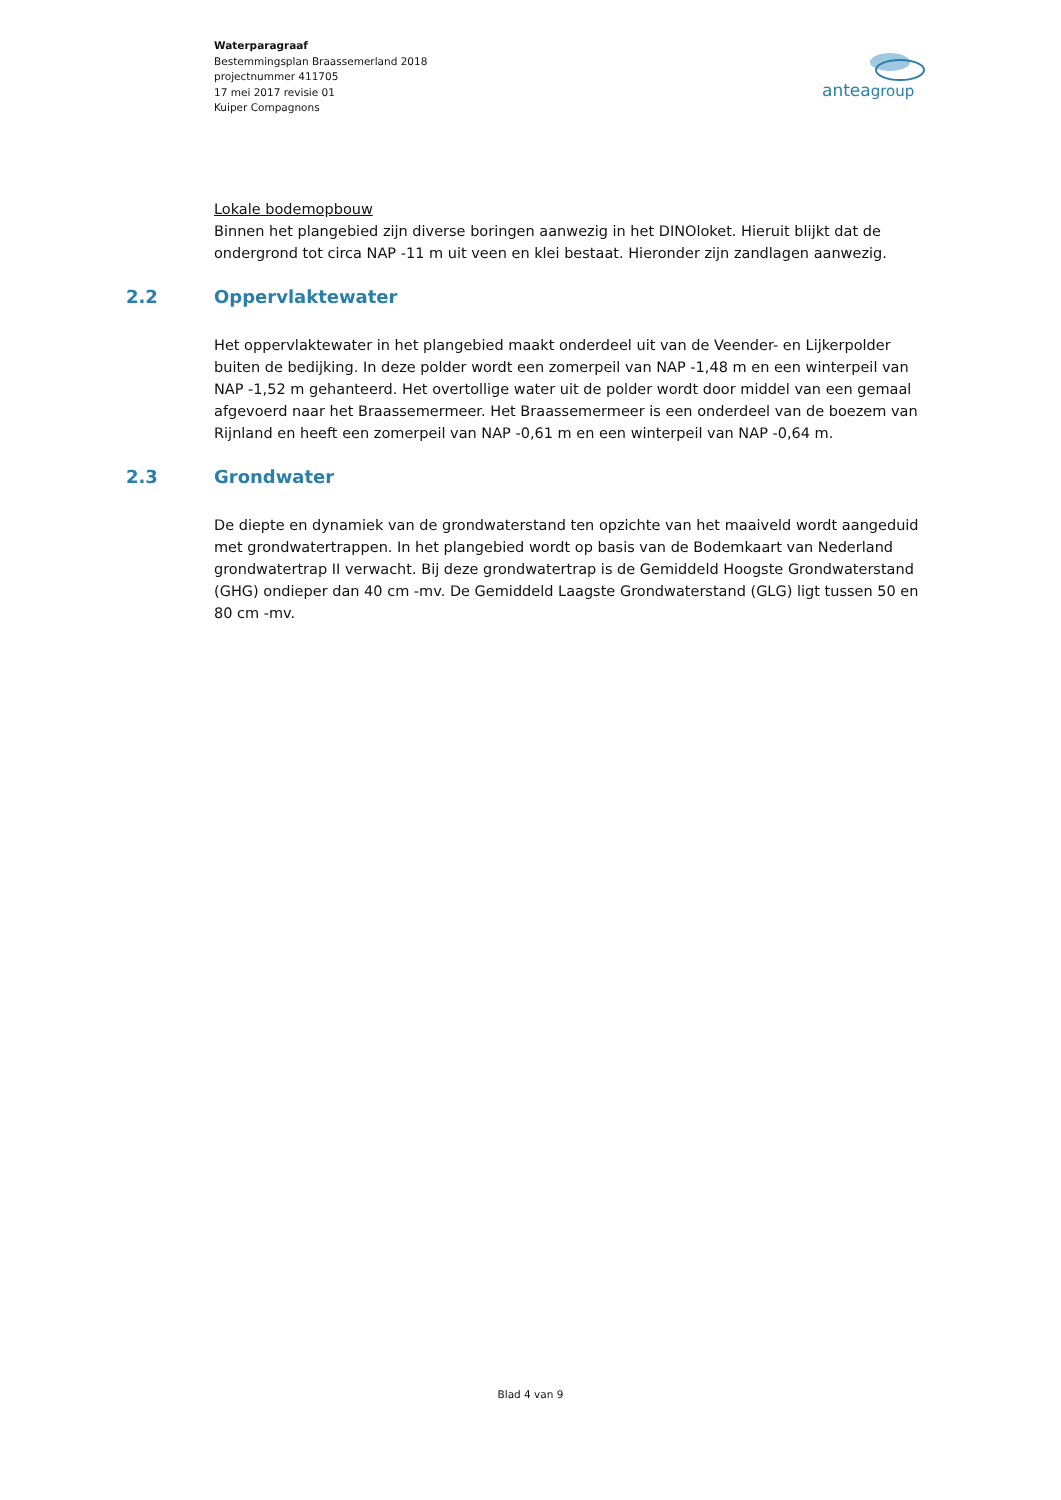Waterparagraaf
Bestemmingsplan Braassemerland 2018
projectnummer 411705
17 mei 2017 revisie 01
Kuiper Compagnons
anteagroup
Lokale bodemopbouw
Binnen het plangebied zijn diverse boringen aanwezig in het DINOloket. Hieruit blijkt dat de ondergrond tot circa NAP -11 m uit veen en klei bestaat. Hieronder zijn zandlagen aanwezig.
2.2 Oppervlaktewater
Het oppervlaktewater in het plangebied maakt onderdeel uit van de Veender- en Lijkerpolder buiten de bedijking. In deze polder wordt een zomerpeil van NAP -1,48 m en een winterpeil van NAP -1,52 m gehanteerd. Het overtollige water uit de polder wordt door middel van een gemaal afgevoerd naar het Braassemermeer. Het Braassemermeer is een onderdeel van de boezem van Rijnland en heeft een zomerpeil van NAP -0,61 m en een winterpeil van NAP -0,64 m.
2.3 Grondwater
De diepte en dynamiek van de grondwaterstand ten opzichte van het maaiveld wordt aangeduid met grondwatertrappen. In het plangebied wordt op basis van de Bodemkaart van Nederland grondwatertrap II verwacht. Bij deze grondwatertrap is de Gemiddeld Hoogste Grondwaterstand (GHG) ondieper dan 40 cm -mv. De Gemiddeld Laagste Grondwaterstand (GLG) ligt tussen 50 en 80 cm -mv.
Blad 4 van 9